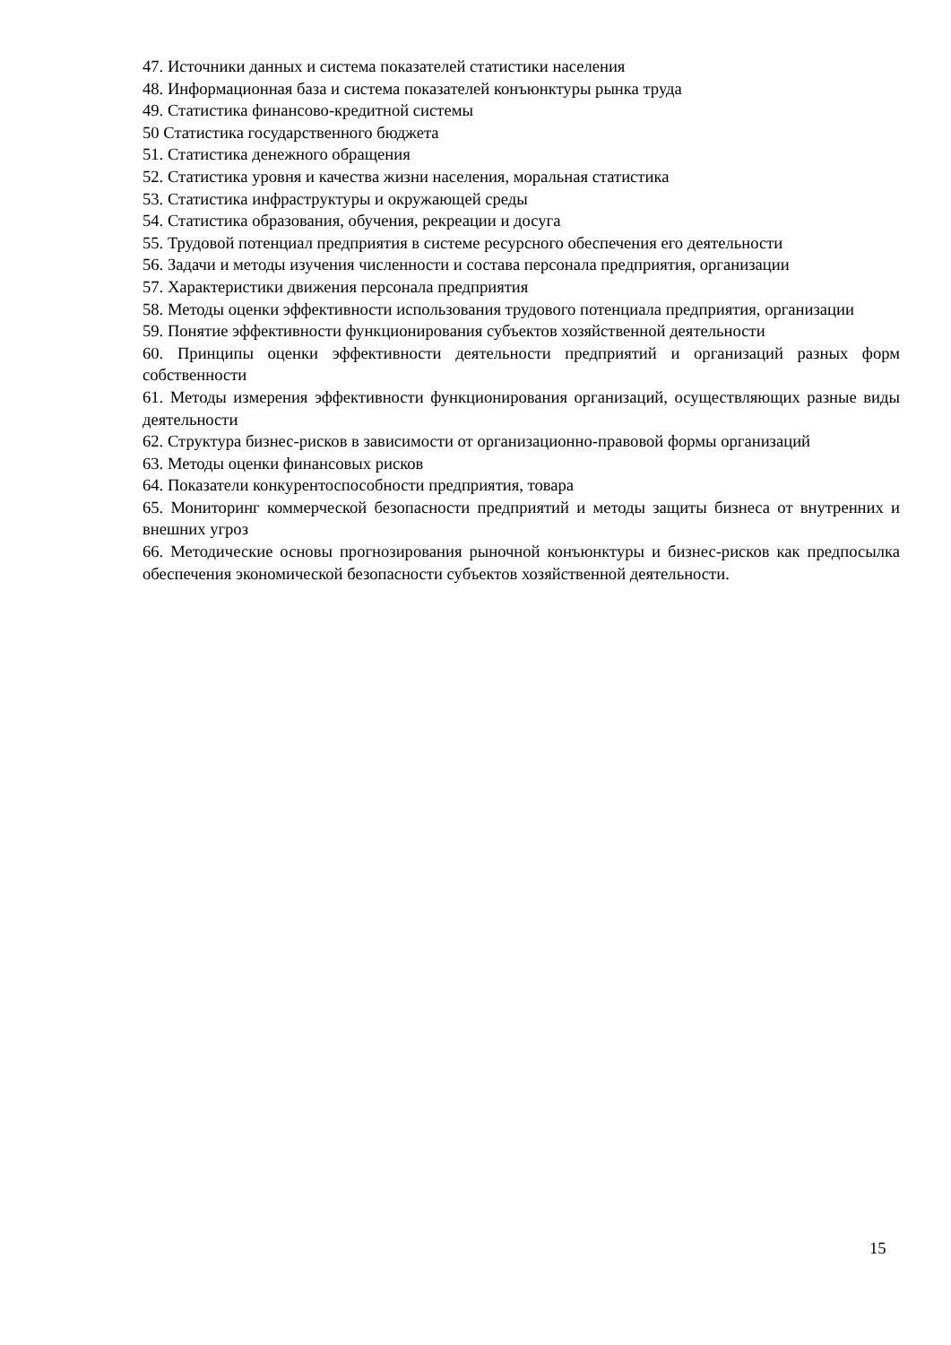47. Источники данных и система показателей статистики населения
48. Информационная база и система показателей конъюнктуры рынка труда
49. Статистика финансово-кредитной системы
50 Статистика государственного бюджета
51. Статистика денежного обращения
52. Статистика уровня и качества жизни населения, моральная статистика
53. Статистика инфраструктуры и окружающей среды
54. Статистика образования, обучения, рекреации и досуга
55. Трудовой потенциал предприятия в системе ресурсного обеспечения его деятельности
56. Задачи и методы изучения численности и состава персонала предприятия, организации
57. Характеристики движения персонала предприятия
58. Методы оценки эффективности использования трудового потенциала предприятия, организации
59. Понятие эффективности функционирования субъектов хозяйственной деятельности
60. Принципы оценки эффективности деятельности предприятий и организаций разных форм собственности
61. Методы измерения эффективности функционирования организаций, осуществляющих разные виды деятельности
62. Структура бизнес-рисков в зависимости от организационно-правовой формы организаций
63. Методы оценки финансовых рисков
64. Показатели конкурентоспособности предприятия, товара
65. Мониторинг коммерческой безопасности предприятий и методы защиты бизнеса от внутренних и внешних угроз
66. Методические основы прогнозирования рыночной конъюнктуры и бизнес-рисков как предпосылка обеспечения экономической безопасности субъектов хозяйственной деятельности.
15